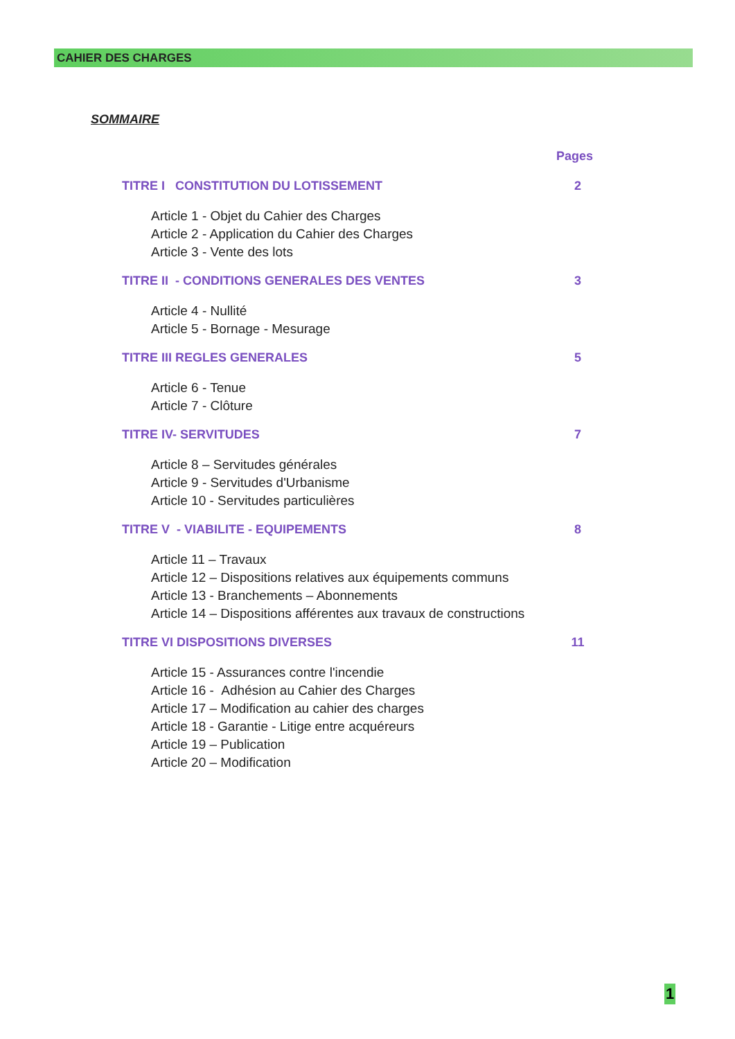CAHIER DES CHARGES
SOMMAIRE
Pages
TITRE I CONSTITUTION DU LOTISSEMENT 2
Article 1 - Objet du Cahier des Charges
Article 2 - Application du Cahier des Charges
Article 3 - Vente des lots
TITRE II - CONDITIONS GENERALES DES VENTES 3
Article 4 - Nullité
Article 5 - Bornage - Mesurage
TITRE III REGLES GENERALES 5
Article 6 - Tenue
Article 7 - Clôture
TITRE IV- SERVITUDES 7
Article 8 – Servitudes générales
Article 9 - Servitudes d'Urbanisme
Article 10 - Servitudes particulières
TITRE V - VIABILITE - EQUIPEMENTS 8
Article 11 – Travaux
Article 12 – Dispositions relatives aux équipements communs
Article 13 - Branchements – Abonnements
Article 14 – Dispositions afférentes aux travaux de constructions
TITRE VI DISPOSITIONS DIVERSES 11
Article 15 - Assurances contre l'incendie
Article 16 - Adhésion au Cahier des Charges
Article 17 – Modification au cahier des charges
Article 18 - Garantie - Litige entre acquéreurs
Article 19 – Publication
Article 20 – Modification
1